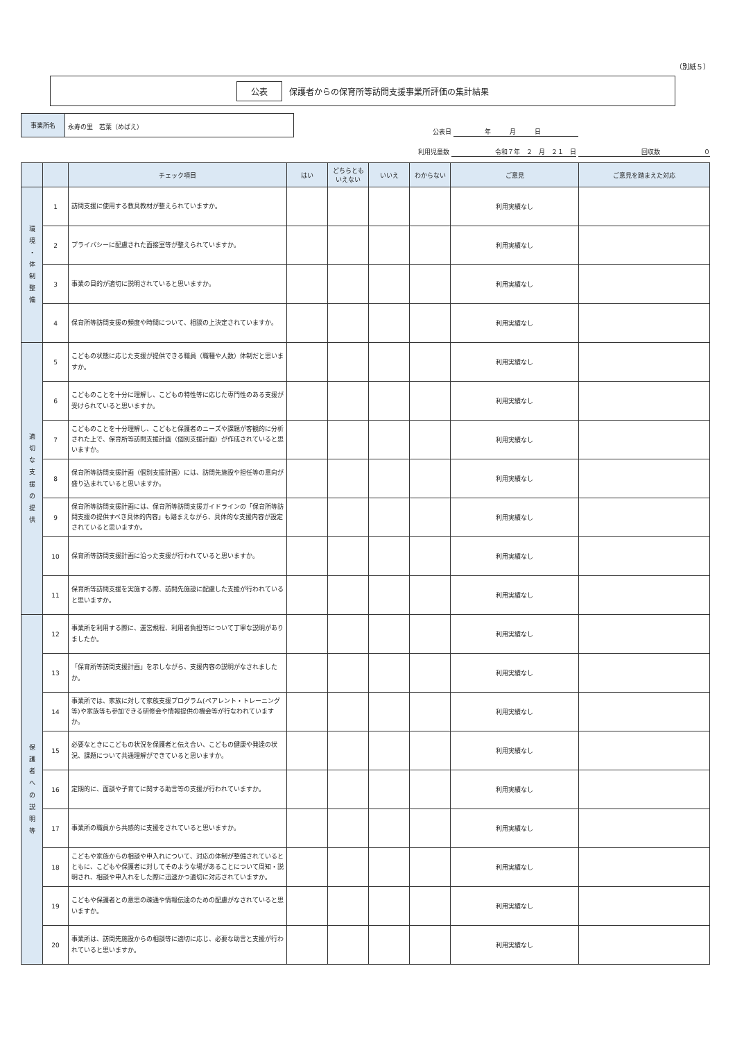（別紙５）
公表 保護者からの保育所等訪問支援事業所評価の集計結果
事業所名
永寿の里　若葉（めばえ）
公表日 　　　　　年　　　月　　　日
利用児童数 　　令和７年　２　月　２１　日 回収数　　　　　　　０
| | | チェック項目 | はい | どちらとも いえない | いいえ | わからない | ご意見 | ご意見を踏まえた対応 |
| --- | --- | --- | --- | --- | --- | --- | --- | --- |
| 環 境 ・ 体 制 整 備 | 1 | 訪問支援に使用する教具教材が整えられていますか。 | | | | | 利用実績なし | |
| | 2 | プライバシーに配慮された面接室等が整えられていますか。 | | | | | 利用実績なし | |
| | 3 | 事業の目的が適切に説明されていると思いますか。 | | | | | 利用実績なし | |
| | 4 | 保育所等訪問支援の頻度や時間について、相談の上決定されていますか。 | | | | | 利用実績なし | |
| 適 切 な 支 援 の 提 供 | 5 | こどもの状態に応じた支援が提供できる職員（職種や人数）体制だと思いますか。 | | | | | 利用実績なし | |
| | 6 | こどものことを十分に理解し、こどもの特性等に応じた専門性のある支援が受けられていると思いますか。 | | | | | 利用実績なし | |
| | 7 | こどものことを十分理解し、こどもと保護者のニーズや課題が客観的に分析された上で、保育所等訪問支援計画（個別支援計画）が作成されていると思いますか。 | | | | | 利用実績なし | |
| | 8 | 保育所等訪問支援計画（個別支援計画）には、訪問先施設や担任等の意向が盛り込まれていると思いますか。 | | | | | 利用実績なし | |
| | 9 | 保育所等訪問支援計画には、保育所等訪問支援ガイドラインの「保育所等訪問支援の提供すべき具体的内容」も踏まえながら、具体的な支援内容が設定されていると思いますか。 | | | | | 利用実績なし | |
| | 10 | 保育所等訪問支援計画に沿った支援が行われていると思いますか。 | | | | | 利用実績なし | |
| | 11 | 保育所等訪問支援を実施する際、訪問先施設に配慮した支援が行われていると思いますか。 | | | | | 利用実績なし | |
| 保 護 者 へ の 説 明 等 | 12 | 事業所を利用する際に、運営規程、利用者負担等について丁寧な説明がありましたか。 | | | | | 利用実績なし | |
| | 13 | 「保育所等訪問支援計画」を示しながら、支援内容の説明がなされましたか。 | | | | | 利用実績なし | |
| | 14 | 事業所では、家族に対して家族支援プログラム(ペアレント・トレーニング等)や家族等も参加できる研修会や情報提供の機会等が行なわれていますか。 | | | | | 利用実績なし | |
| | 15 | 必要なときにこどもの状況を保護者と伝え合い、こどもの健康や発達の状況、課題について共通理解ができていると思いますか。 | | | | | 利用実績なし | |
| | 16 | 定期的に、面談や子育てに関する助言等の支援が行われていますか。 | | | | | 利用実績なし | |
| | 17 | 事業所の職員から共感的に支援をされていると思いますか。 | | | | | 利用実績なし | |
| | 18 | こどもや家族からの相談や申入れについて、対応の体制が整備されているとともに、こどもや保護者に対してそのような場があることについて周知・説明され、相談や申入れをした際に迅速かつ適切に対応されていますか。 | | | | | 利用実績なし | |
| | 19 | こどもや保護者との意思の疎通や情報伝達のための配慮がなされていると思いますか。 | | | | | 利用実績なし | |
| | 20 | 事業所は、訪問先施設からの相談等に適切に応じ、必要な助言と支援が行われていると思いますか。 | | | | | 利用実績なし | |